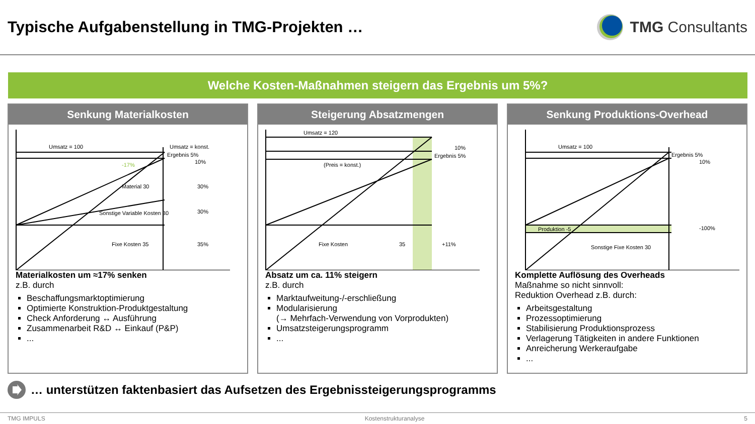Typische Aufgabenstellung in TMG-Projekten …
TMG Consultants
Welche Kosten-Maßnahmen steigern das Ergebnis um 5%?
Senkung Materialkosten
Umsatz = 100
Umsatz = konst.
Ergebnis 5%
10%
Material 30
30%
Sonstige Variable Kosten 30
30%
Fixe Kosten 35
35%
-17%
Materialkosten um ≈17% senken
z.B. durch
Beschaffungsmarktoptimierung
Optimierte Konstruktion-Produktgestaltung
Check Anforderung ↔ Ausführung
Zusammenarbeit R&D ↔ Einkauf (P&P)
...
Steigerung Absatzmengen
Umsatz = 120
10%
Ergebnis 5%
(Preis = konst.)
Fixe Kosten
35
+11%
Absatz um ca. 11% steigern
z.B. durch
Marktaufweitung-/-erschließung
Modularisierung
(→ Mehrfach-Verwendung von Vorprodukten)
Umsatzsteigerungsprogramm
...
Senkung Produktions-Overhead
Umsatz = 100
Ergebnis 5%
10%
Produktion -5
-100%
Sonstige Fixe Kosten 30
Komplette Auflösung des Overheads
Maßnahme so nicht sinnvoll:
Reduktion Overhead z.B. durch:
Arbeitsgestaltung
Prozessoptimierung
Stabilisierung Produktionsprozess
Verlagerung Tätigkeiten in andere Funktionen
Anreicherung Werkeraufgabe
...
… unterstützen faktenbasiert das Aufsetzen des Ergebnissteigerungsprogramms
TMG IMPULS Kostenstrukturanalyse 5